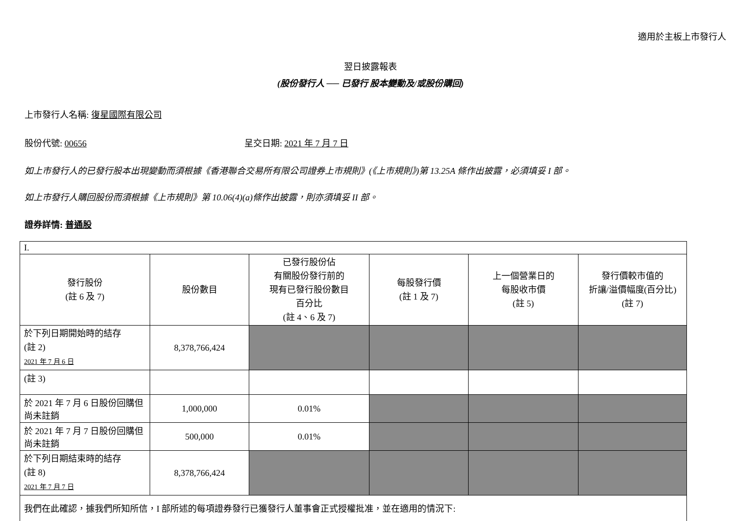適用於主板上市發行人
翌日披露報表
(股份發行人 ── 已發行 股本變動及/或股份購回)
上市發行人名稱: 復星國際有限公司
股份代號: 00656 呈交日期: 2021 年 7 月 7 日
如上市發行人的已發行股本出現變動而須根據《香港聯合交易所有限公司證券上市規則》(《上市規則》)第 13.25A 條作出披露，必須填妥 I 部。
如上市發行人購回股份而須根據《上市規則》第 10.06(4)(a)條作出披露，則亦須填妥 II 部。
證券詳情: 普通股
| I. | | | | | |
| 發行股份 (註 6 及 7) | 股份數目 | 已發行股份佔 有關股份發行前的 現有已發行股份數目 百分比 (註 4、6 及 7) | 每股發行價 (註 1 及 7) | 上一個營業日的 每股收市價 (註 5) | 發行價較市值的 折讓/溢價幅度(百分比) (註 7) |
| 於下列日期開始時的結存 (註 2) 2021 年 7 月 6 日 | 8,378,766,424 | | | | |
| (註 3) | | | | | |
| 於 2021 年 7 月 6 日股份回購但尚未註銷 | 1,000,000 | 0.01% | | | |
| 於 2021 年 7 月 7 日股份回購但尚未註銷 | 500,000 | 0.01% | | | |
| 於下列日期結束時的結存 (註 8) 2021 年 7 月 7 日 | 8,378,766,424 | | | | |
| 我們在此確認，據我們所知所信，I 部所述的每項證券發行已獲發行人董事會正式授權批准，並在適用的情況下: | | | | | |